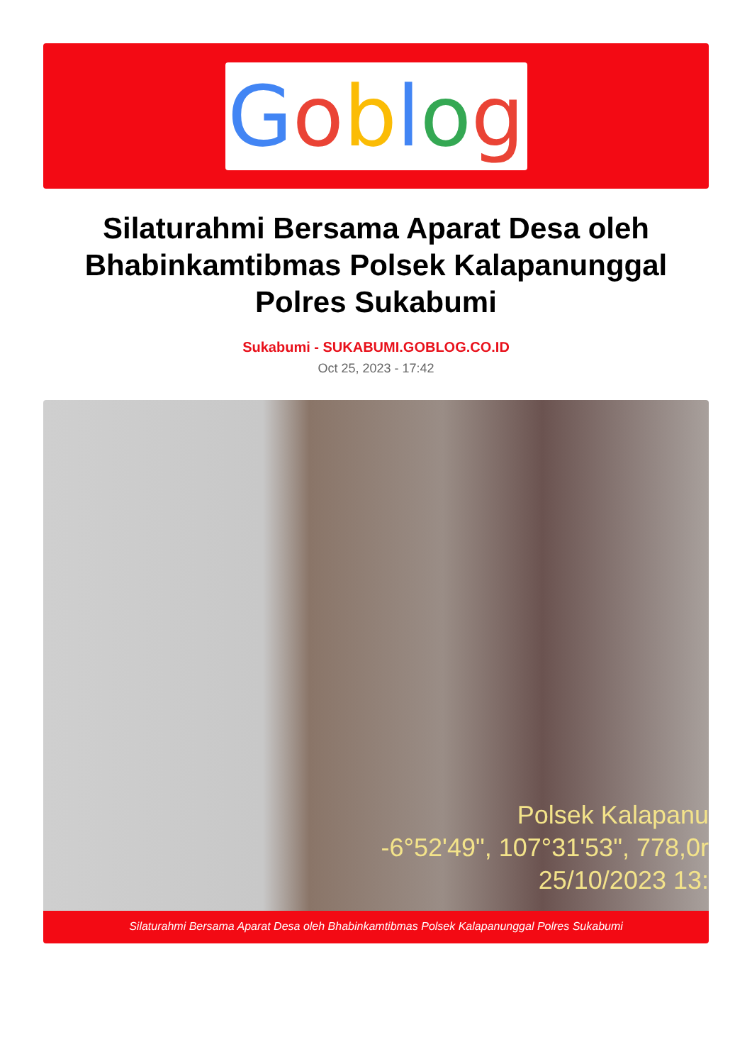Goblog
Silaturahmi Bersama Aparat Desa oleh Bhabinkamtibmas Polsek Kalapanunggal Polres Sukabumi
Sukabumi - SUKABUMI.GOBLOG.CO.ID
Oct 25, 2023 - 17:42
Polsek Kalapanu
-6°52'49", 107°31'53", 778,0r
25/10/2023 13:
Silaturahmi Bersama Aparat Desa oleh Bhabinkamtibmas Polsek Kalapanunggal Polres Sukabumi